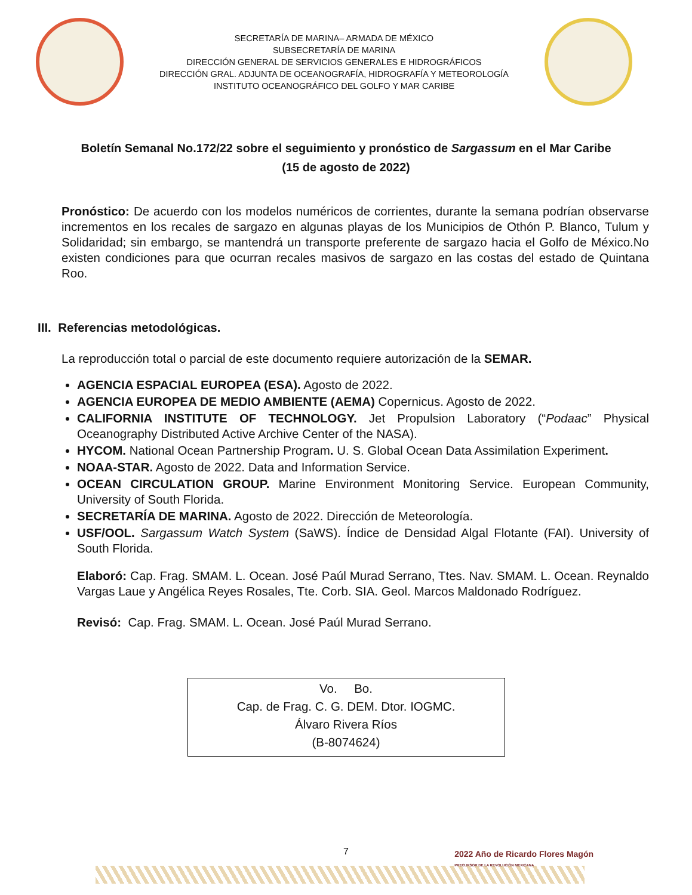SECRETARÍA DE MARINA– ARMADA DE MÉXICO
SUBSECRETARÍA DE MARINA
DIRECCIÓN GENERAL DE SERVICIOS GENERALES E HIDROGRÁFICOS
DIRECCIÓN GRAL. ADJUNTA DE OCEANOGRAFÍA, HIDROGRAFÍA Y METEOROLOGÍA
INSTITUTO OCEANOGRÁFICO DEL GOLFO Y MAR CARIBE
Boletín Semanal No.172/22 sobre el seguimiento y pronóstico de Sargassum en el Mar Caribe
(15 de agosto de 2022)
Pronóstico: De acuerdo con los modelos numéricos de corrientes, durante la semana podrían observarse incrementos en los recales de sargazo en algunas playas de los Municipios de Othón P. Blanco, Tulum y Solidaridad; sin embargo, se mantendrá un transporte preferente de sargazo hacia el Golfo de México.No existen condiciones para que ocurran recales masivos de sargazo en las costas del estado de Quintana Roo.
III. Referencias metodológicas.
La reproducción total o parcial de este documento requiere autorización de la SEMAR.
AGENCIA ESPACIAL EUROPEA (ESA). Agosto de 2022.
AGENCIA EUROPEA DE MEDIO AMBIENTE (AEMA) Copernicus. Agosto de 2022.
CALIFORNIA INSTITUTE OF TECHNOLOGY. Jet Propulsion Laboratory (“Podaac” Physical Oceanography Distributed Active Archive Center of the NASA).
HYCOM. National Ocean Partnership Program. U. S. Global Ocean Data Assimilation Experiment.
NOAA-STAR. Agosto de 2022. Data and Information Service.
OCEAN CIRCULATION GROUP. Marine Environment Monitoring Service. European Community, University of South Florida.
SECRETARÍA DE MARINA. Agosto de 2022. Dirección de Meteorología.
USF/OOL. Sargassum Watch System (SaWS). Índice de Densidad Algal Flotante (FAI). University of South Florida.
Elaboró: Cap. Frag. SMAM. L. Ocean. José Paúl Murad Serrano, Ttes. Nav. SMAM. L. Ocean. Reynaldo Vargas Laue y Angélica Reyes Rosales, Tte. Corb. SIA. Geol. Marcos Maldonado Rodríguez.
Revisó: Cap. Frag. SMAM. L. Ocean. José Paúl Murad Serrano.
Vo. Bo.
Cap. de Frag. C. G. DEM. Dtor. IOGMC.
Álvaro Rivera Ríos
(B-8074624)
7
2022 Año de Ricardo Flores Magón
PRECURSOR DE LA REVOLUCIÓN MEXICANA